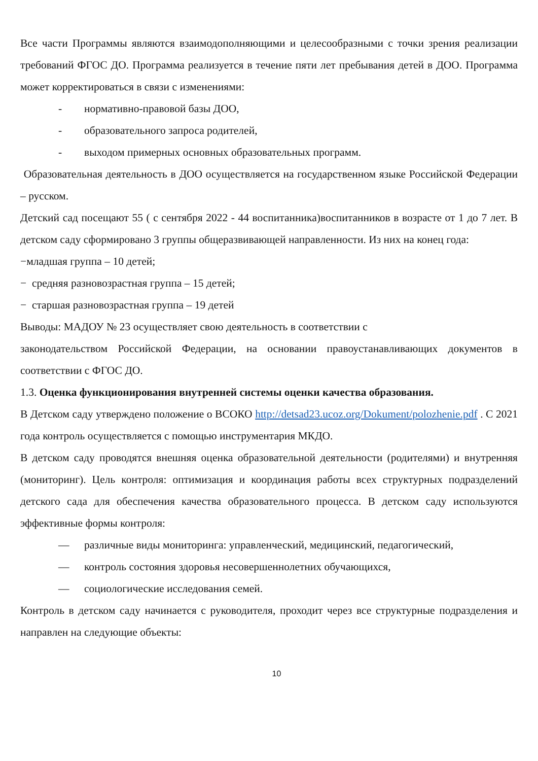Все части Программы являются взаимодополняющими и целесообразными с точки зрения реализации требований ФГОС ДО. Программа реализуется в течение пяти лет пребывания детей в ДОО. Программа может корректироваться в связи с изменениями:
- нормативно-правовой базы ДОО,
- образовательного запроса родителей,
- выходом примерных основных образовательных программ.
Образовательная деятельность в ДОО осуществляется на государственном языке Российской Федерации – русском.
Детский сад посещают 55 ( с сентября 2022 - 44 воспитанника)воспитанников в возрасте от 1 до 7 лет. В детском саду сформировано 3 группы общеразвивающей направленности. Из них на конец года:
−младшая группа – 10 детей;
− средняя разновозрастная группа – 15 детей;
− старшая разновозрастная группа – 19 детей
Выводы: МАДОУ № 23 осуществляет свою деятельность в соответствии с
законодательством Российской Федерации, на основании правоустанавливающих документов в соответствии с ФГОС ДО.
1.3. Оценка функционирования внутренней системы оценки качества образования.
В Детском саду утверждено положение о ВСОКО http://detsad23.ucoz.org/Dokument/polozhenie.pdf . С 2021 года контроль осуществляется с помощью инструментария МКДО.
В детском саду проводятся внешняя оценка образовательной деятельности (родителями) и внутренняя (мониторинг). Цель контроля: оптимизация и координация работы всех структурных подразделений детского сада для обеспечения качества образовательного процесса. В детском саду используются эффективные формы контроля:
— различные виды мониторинга: управленческий, медицинский, педагогический,
— контроль состояния здоровья несовершеннолетних обучающихся,
— социологические исследования семей.
Контроль в детском саду начинается с руководителя, проходит через все структурные подразделения и направлен на следующие объекты:
10